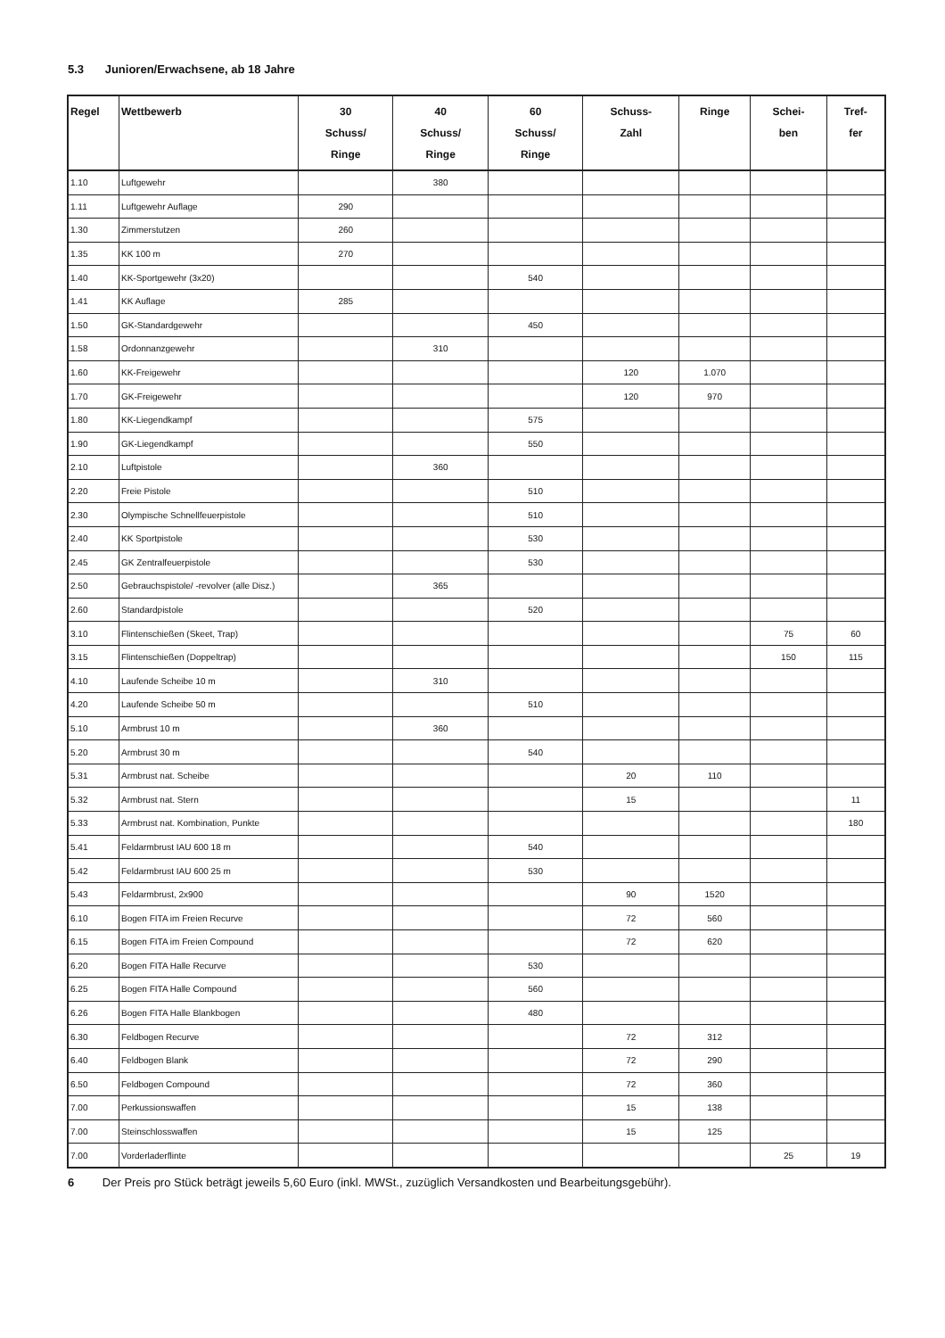5.3 Junioren/Erwachsene, ab 18 Jahre
| Regel | Wettbewerb | 30 Schuss/ Ringe | 40 Schuss/ Ringe | 60 Schuss/ Ringe | Schuss- Zahl | Ringe | Schei- ben | Tref- fer |
| --- | --- | --- | --- | --- | --- | --- | --- | --- |
| 1.10 | Luftgewehr | | 380 | | | | | |
| 1.11 | Luftgewehr Auflage | 290 | | | | | | |
| 1.30 | Zimmerstutzen | 260 | | | | | | |
| 1.35 | KK 100 m | 270 | | | | | | |
| 1.40 | KK-Sportgewehr (3x20) | | | 540 | | | | |
| 1.41 | KK Auflage | 285 | | | | | | |
| 1.50 | GK-Standardgewehr | | | 450 | | | | |
| 1.58 | Ordonnanzgewehr | | 310 | | | | | |
| 1.60 | KK-Freigewehr | | | | 120 | 1.070 | | |
| 1.70 | GK-Freigewehr | | | | 120 | 970 | | |
| 1.80 | KK-Liegendkampf | | | 575 | | | | |
| 1.90 | GK-Liegendkampf | | | 550 | | | | |
| 2.10 | Luftpistole | | 360 | | | | | |
| 2.20 | Freie Pistole | | | 510 | | | | |
| 2.30 | Olympische Schnellfeuerpistole | | | 510 | | | | |
| 2.40 | KK Sportpistole | | | 530 | | | | |
| 2.45 | GK Zentralfeuerpistole | | | 530 | | | | |
| 2.50 | Gebrauchspistole/ -revolver (alle Disz.) | | 365 | | | | | |
| 2.60 | Standardpistole | | | 520 | | | | |
| 3.10 | Flintenschießen (Skeet, Trap) | | | | | | 75 | 60 |
| 3.15 | Flintenschießen (Doppeltrap) | | | | | | 150 | 115 |
| 4.10 | Laufende Scheibe 10 m | | 310 | | | | | |
| 4.20 | Laufende Scheibe 50 m | | | 510 | | | | |
| 5.10 | Armbrust 10 m | | 360 | | | | | |
| 5.20 | Armbrust 30 m | | | 540 | | | | |
| 5.31 | Armbrust nat. Scheibe | | | | 20 | 110 | | |
| 5.32 | Armbrust nat. Stern | | | | 15 | | | 11 |
| 5.33 | Armbrust nat. Kombination, Punkte | | | | | | | 180 |
| 5.41 | Feldarmbrust IAU 600 18 m | | | 540 | | | | |
| 5.42 | Feldarmbrust IAU 600 25 m | | | 530 | | | | |
| 5.43 | Feldarmbrust, 2x900 | | | | 90 | 1520 | | |
| 6.10 | Bogen FITA im Freien Recurve | | | | 72 | 560 | | |
| 6.15 | Bogen FITA im Freien Compound | | | | 72 | 620 | | |
| 6.20 | Bogen FITA Halle Recurve | | | 530 | | | | |
| 6.25 | Bogen FITA Halle Compound | | | 560 | | | | |
| 6.26 | Bogen FITA Halle Blankbogen | | | 480 | | | | |
| 6.30 | Feldbogen Recurve | | | | 72 | 312 | | |
| 6.40 | Feldbogen Blank | | | | 72 | 290 | | |
| 6.50 | Feldbogen Compound | | | | 72 | 360 | | |
| 7.00 | Perkussionswaffen | | | | 15 | 138 | | |
| 7.00 | Steinschlosswaffen | | | | 15 | 125 | | |
| 7.00 | Vorderladerflinte | | | | | | 25 | 19 |
6 Der Preis pro Stück beträgt jeweils 5,60 Euro (inkl. MWSt., zuzüglich Versandkosten und Bearbeitungsgebühr).